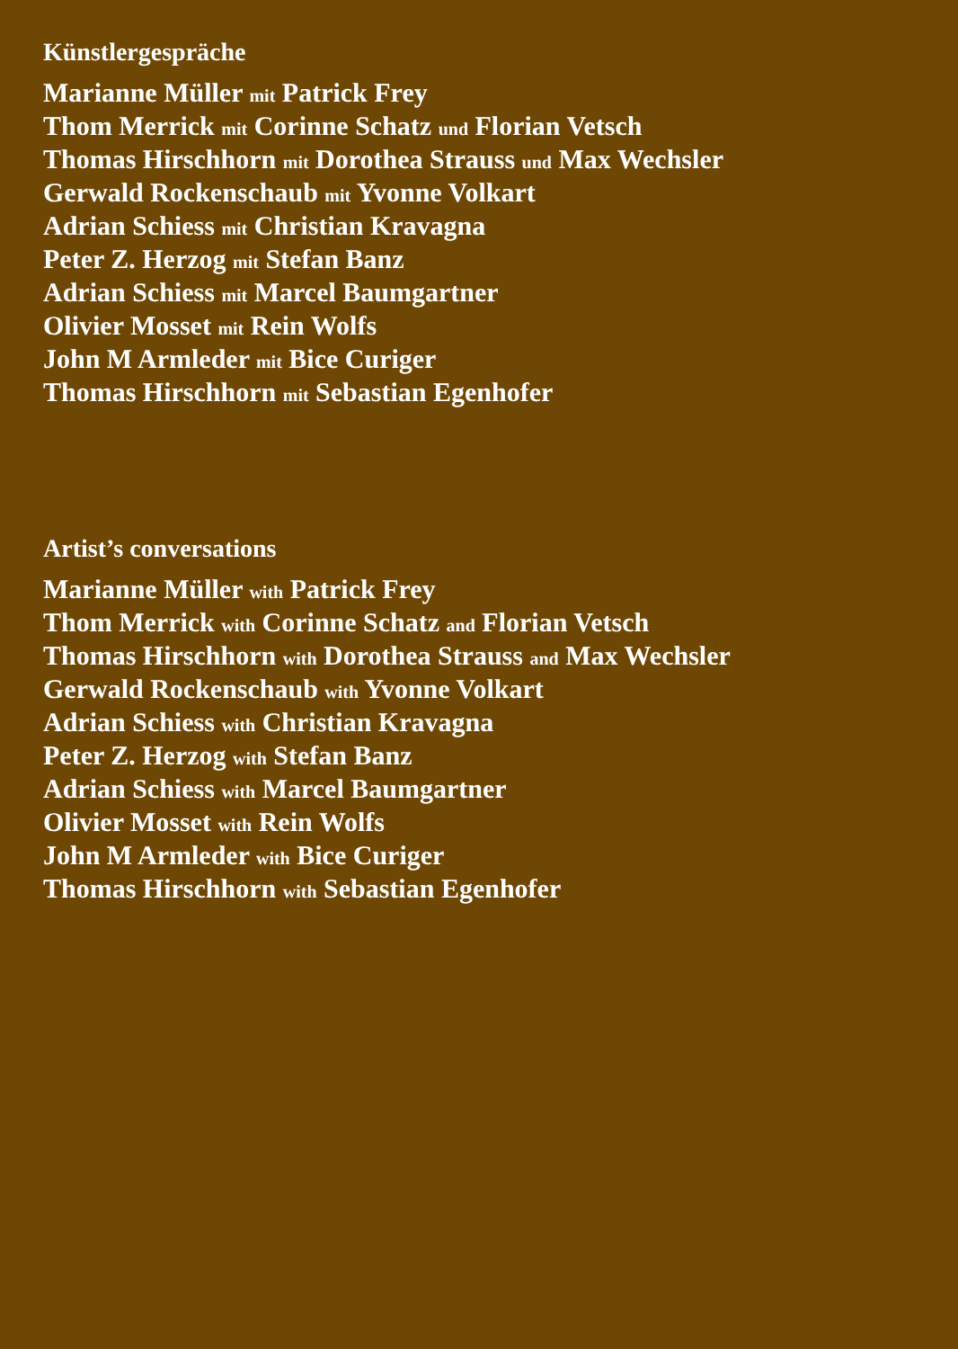Künstlergespräche
Marianne Müller mit Patrick Frey
Thom Merrick mit Corinne Schatz und Florian Vetsch
Thomas Hirschhorn mit Dorothea Strauss und Max Wechsler
Gerwald Rockenschaub mit Yvonne Volkart
Adrian Schiess mit Christian Kravagna
Peter Z. Herzog mit Stefan Banz
Adrian Schiess mit Marcel Baumgartner
Olivier Mosset mit Rein Wolfs
John M Armleder mit Bice Curiger
Thomas Hirschhorn mit Sebastian Egenhofer
Artist’s conversations
Marianne Müller with Patrick Frey
Thom Merrick with Corinne Schatz and Florian Vetsch
Thomas Hirschhorn with Dorothea Strauss and Max Wechsler
Gerwald Rockenschaub with Yvonne Volkart
Adrian Schiess with Christian Kravagna
Peter Z. Herzog with Stefan Banz
Adrian Schiess with Marcel Baumgartner
Olivier Mosset with Rein Wolfs
John M Armleder with Bice Curiger
Thomas Hirschhorn with Sebastian Egenhofer